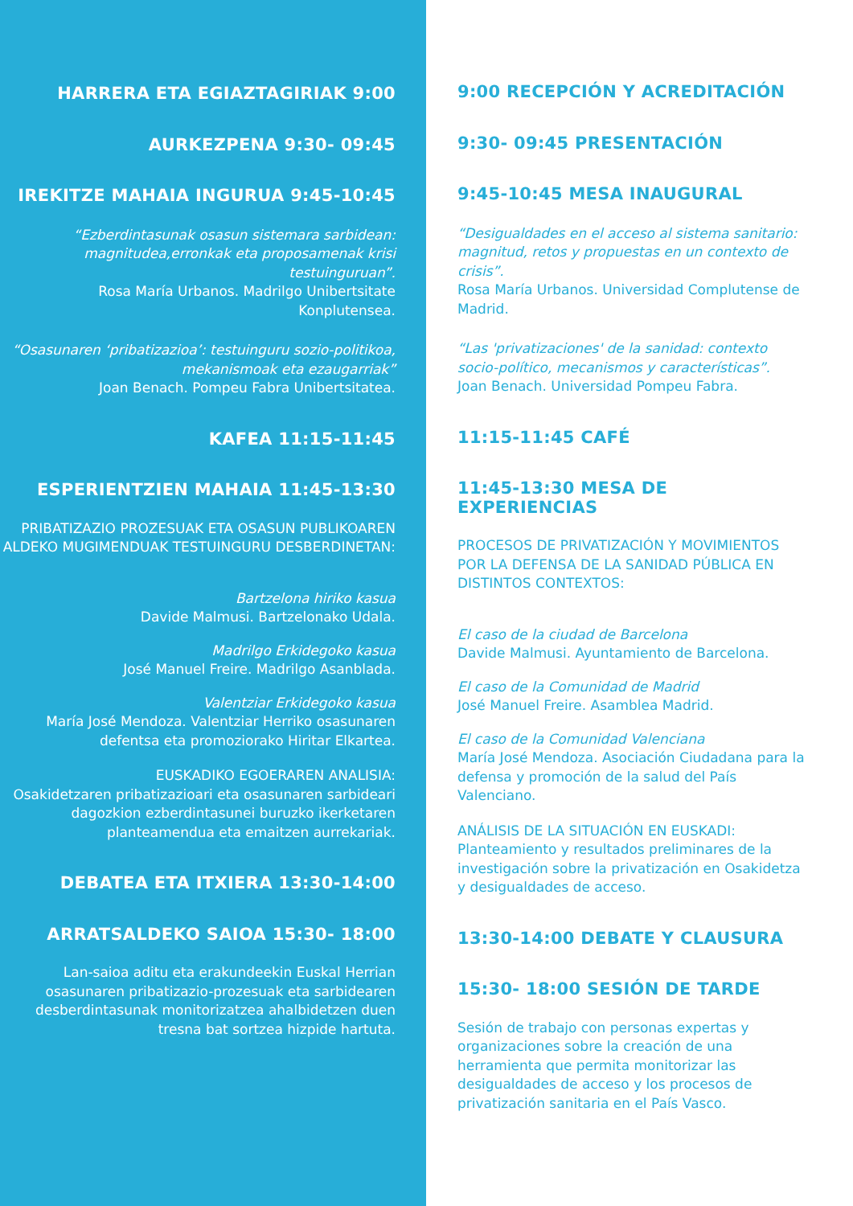HARRERA ETA EGIAZTAGIRIAK 9:00
AURKEZPENA 9:30- 09:45
IREKITZE MAHAIA INGURUA 9:45-10:45
“Ezberdintasunak osasun sistemara sarbidean: magnitudea,erronkak eta proposamenak krisi testuinguruan”.
Rosa María Urbanos. Madrilgo Unibertsitate Konplutensea.
“Osasunaren ‘pribatizazioa’: testuinguru sozio-politikoa, mekanismoak eta ezaugarriak”
Joan Benach. Pompeu Fabra Unibertsitatea.
KAFEA 11:15-11:45
ESPERIENTZIEN MAHAIA 11:45-13:30
PRIBATIZAZIO PROZESUAK ETA OSASUN PUBLIKOAREN ALDEKO MUGIMENDUAK TESTUINGURU DESBERDINETAN:
Bartzelona hiriko kasua
Davide Malmusi. Bartzelonako Udala.
Madrilgo Erkidegoko kasua
José Manuel Freire. Madrilgo Asanblada.
Valentziar Erkidegoko kasua
María José Mendoza. Valentziar Herriko osasunaren defentsa eta promoziorako Hiritar Elkartea.
EUSKADIKO EGOERAREN ANALISIA:
Osakidetzaren pribatizazioari eta osasunaren sarbideari dagozkion ezberdintasunei buruzko ikerketaren planteamendua eta emaitzen aurrekariak.
DEBATEA ETA ITXIERA 13:30-14:00
ARRATSALDEKO SAIOA 15:30- 18:00
Lan-saioa aditu eta erakundeekin Euskal Herrian osasunaren pribatizazio-prozesuak eta sarbidearen desberdintasunak monitorizatzea ahalbidetzen duen tresna bat sortzea hizpide hartuta.
9:00 RECEPCIÓN Y ACREDITACIÓN
9:30- 09:45 PRESENTACIÓN
9:45-10:45 MESA INAUGURAL
“Desigualdades en el acceso al sistema sanitario: magnitud, retos y propuestas en un contexto de crisis”.
Rosa María Urbanos. Universidad Complutense de Madrid.
“Las 'privatizaciones' de la sanidad: contexto socio-político, mecanismos y características”.
Joan Benach. Universidad Pompeu Fabra.
11:15-11:45 CAFÉ
11:45-13:30 MESA DE EXPERIENCIAS
PROCESOS DE PRIVATIZACIÓN Y MOVIMIENTOS POR LA DEFENSA DE LA SANIDAD PÚBLICA EN DISTINTOS CONTEXTOS:
El caso de la ciudad de Barcelona
Davide Malmusi. Ayuntamiento de Barcelona.
El caso de la Comunidad de Madrid
José Manuel Freire. Asamblea Madrid.
El caso de la Comunidad Valenciana
María José Mendoza. Asociación Ciudadana para la defensa y promoción de la salud del País Valenciano.
ANÁLISIS DE LA SITUACIÓN EN EUSKADI:
Planteamiento y resultados preliminares de la investigación sobre la privatización en Osakidetza y desigualdades de acceso.
13:30-14:00 DEBATE Y CLAUSURA
15:30- 18:00 SESIÓN DE TARDE
Sesión de trabajo con personas expertas y organizaciones sobre la creación de una herramienta que permita monitorizar las desigualdades de acceso y los procesos de privatización sanitaria en el País Vasco.